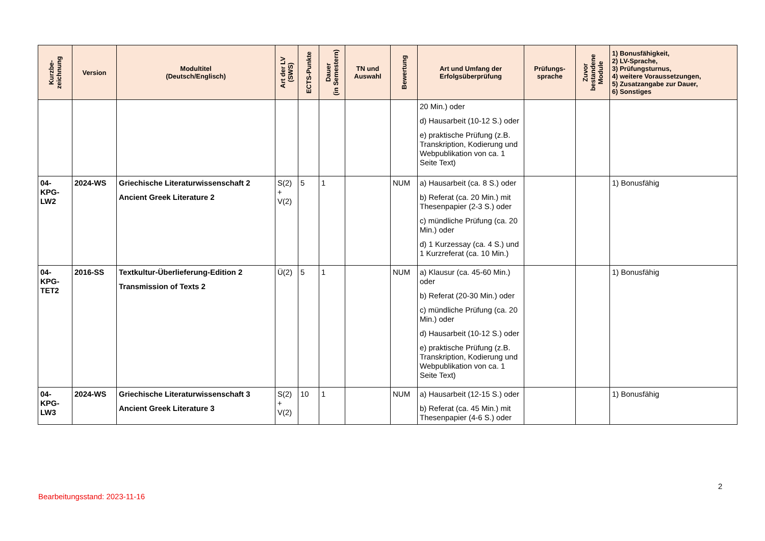| Kurzbe- zeichnung | Version | Modultitel (Deutsch/Englisch) | Art der LV (SWS) | ECTS-Punkte | Dauer (in Semestern) | TN und Auswahl | Bewertung | Art und Umfang der Erfolgsüberprüfung | Prüfungs- sprache | Zuvor bestandene Module | 1) Bonusfähigkeit, 2) LV-Sprache, 3) Prüfungsturnus, 4) weitere Voraussetzungen, 5) Zusatzangabe zur Dauer, 6) Sonstiges |
| --- | --- | --- | --- | --- | --- | --- | --- | --- | --- | --- | --- |
| | | | | | | | | 20 Min.) oder d) Hausarbeit (10-12 S.) oder e) praktische Prüfung (z.B. Transkription, Kodierung und Webpublikation von ca. 1 Seite Text) | | | |
| 04- KPG- LW2 | 2024-WS | Griechische Literaturwissenschaft 2 Ancient Greek Literature 2 | S(2) + V(2) | 5 | 1 | | NUM | a) Hausarbeit (ca. 8 S.) oder b) Referat (ca. 20 Min.) mit Thesenpapier (2-3 S.) oder c) mündliche Prüfung (ca. 20 Min.) oder d) 1 Kurzessay (ca. 4 S.) und 1 Kurzreferat (ca. 10 Min.) | | | 1) Bonusfähig |
| 04- KPG- TET2 | 2016-SS | Textkultur-Überlieferung-Edition 2 Transmission of Texts 2 | Ü(2) | 5 | 1 | | NUM | a) Klausur (ca. 45-60 Min.) oder b) Referat (20-30 Min.) oder c) mündliche Prüfung (ca. 20 Min.) oder d) Hausarbeit (10-12 S.) oder e) praktische Prüfung (z.B. Transkription, Kodierung und Webpublikation von ca. 1 Seite Text) | | | 1) Bonusfähig |
| 04- KPG- LW3 | 2024-WS | Griechische Literaturwissenschaft 3 Ancient Greek Literature 3 | S(2) + V(2) | 10 | 1 | | NUM | a) Hausarbeit (12-15 S.) oder b) Referat (ca. 45 Min.) mit Thesenpapier (4-6 S.) oder | | | 1) Bonusfähig |
2
Bearbeitungsstand: 2023-11-16